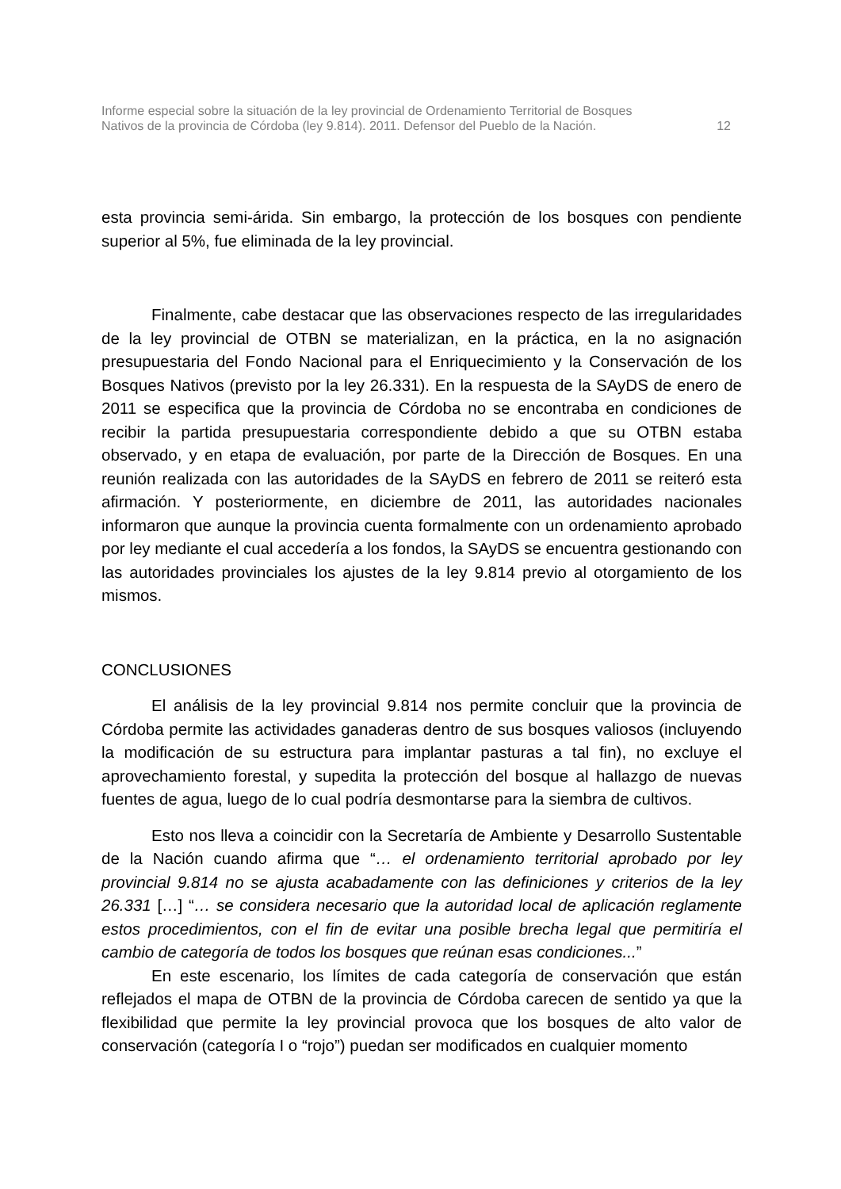Informe especial sobre la situación de la ley provincial de Ordenamiento Territorial de Bosques
Nativos de la provincia de Córdoba (ley 9.814). 2011. Defensor del Pueblo de la Nación.
12
esta provincia semi-árida. Sin embargo, la protección de los bosques con pendiente superior al 5%, fue eliminada de la ley provincial.
Finalmente, cabe destacar que las observaciones respecto de las irregularidades de la ley provincial de OTBN se materializan, en la práctica, en la no asignación presupuestaria del Fondo Nacional para el Enriquecimiento y la Conservación de los Bosques Nativos (previsto por la ley 26.331). En la respuesta de la SAyDS de enero de 2011 se especifica que la provincia de Córdoba no se encontraba en condiciones de recibir la partida presupuestaria correspondiente debido a que su OTBN estaba observado, y en etapa de evaluación, por parte de la Dirección de Bosques. En una reunión realizada con las autoridades de la SAyDS en febrero de 2011 se reiteró esta afirmación. Y posteriormente, en diciembre de 2011, las autoridades nacionales informaron que aunque la provincia cuenta formalmente con un ordenamiento aprobado por ley mediante el cual accedería a los fondos, la SAyDS se encuentra gestionando con las autoridades provinciales los ajustes de la ley 9.814 previo al otorgamiento de los mismos.
CONCLUSIONES
El análisis de la ley provincial 9.814 nos permite concluir que la provincia de Córdoba permite las actividades ganaderas dentro de sus bosques valiosos (incluyendo la modificación de su estructura para implantar pasturas a tal fin), no excluye el aprovechamiento forestal, y supedita la protección del bosque al hallazgo de nuevas fuentes de agua, luego de lo cual podría desmontarse para la siembra de cultivos.
Esto nos lleva a coincidir con la Secretaría de Ambiente y Desarrollo Sustentable de la Nación cuando afirma que “… el ordenamiento territorial aprobado por ley provincial 9.814 no se ajusta acabadamente con las definiciones y criterios de la ley 26.331 […] “… se considera necesario que la autoridad local de aplicación reglamente estos procedimientos, con el fin de evitar una posible brecha legal que permitiría el cambio de categoría de todos los bosques que reúnan esas condiciones...”
En este escenario, los límites de cada categoría de conservación que están reflejados el mapa de OTBN de la provincia de Córdoba carecen de sentido ya que la flexibilidad que permite la ley provincial provoca que los bosques de alto valor de conservación (categoría I o “rojo”) puedan ser modificados en cualquier momento